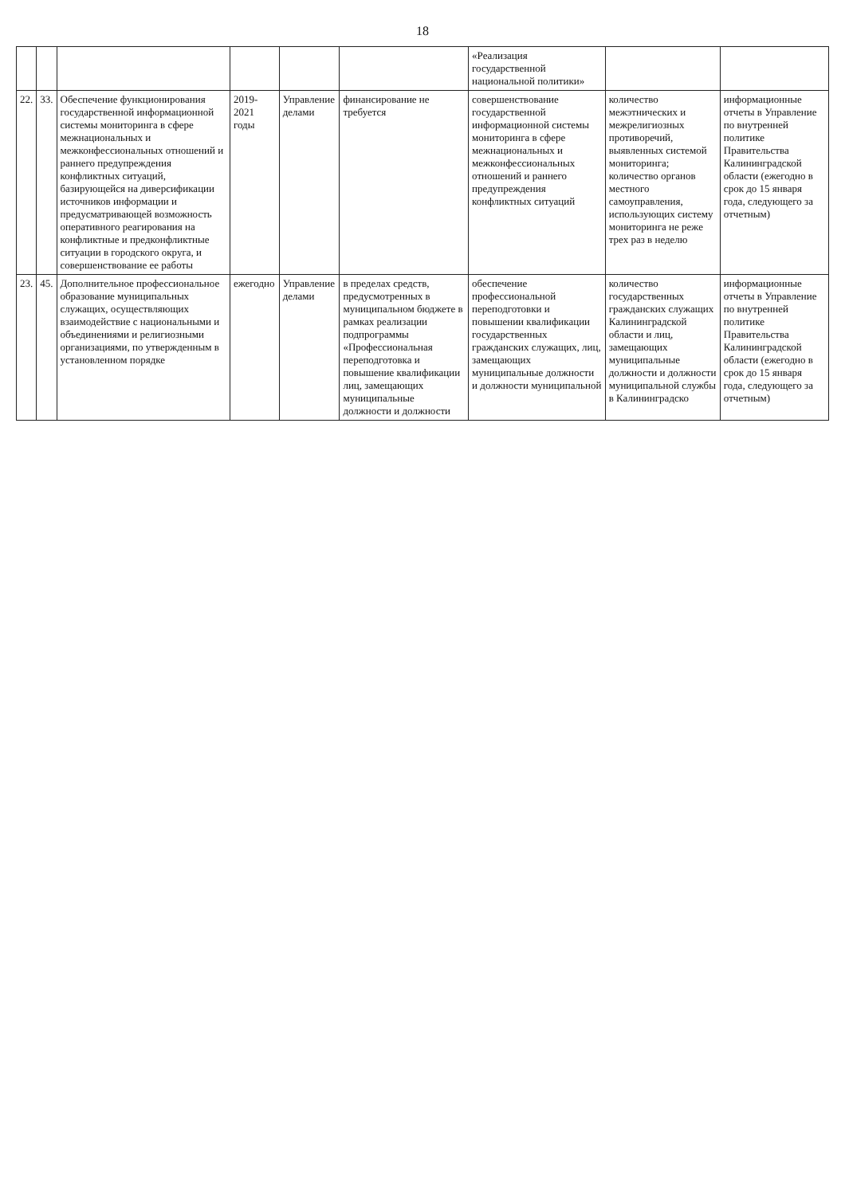18
| | | | | | | «Реализация государственной национальной политики» | | |
| 22. | 33. | Обеспечение функционирования государственной информационной системы мониторинга в сфере межнациональных и межконфессиональных отношений и раннего предупреждения конфликтных ситуаций, базирующейся на диверсификации источников информации и предусматривающей возможность оперативного реагирования на конфликтные и предконфликтные ситуации в городского округа, и совершенствование ее работы | 2019-2021 годы | Управление делами | финансирование не требуется | совершенствование государственной информационной системы мониторинга в сфере межнациональных и межконфессиональных отношений и раннего предупреждения конфликтных ситуаций | количество межэтнических и межрелигиозных противоречий, выявленных системой мониторинга; количество органов местного самоуправления, использующих систему мониторинга не реже трех раз в неделю | информационные отчеты в Управление по внутренней политике Правительства Калининградской области (ежегодно в срок до 15 января года, следующего за отчетным) |
| 23. | 45. | Дополнительное профессиональное образование муниципальных служащих, осуществляющих взаимодействие с национальными и объединениями и религиозными организациями, по утвержденным в установленном порядке | ежегодно | Управление делами | в пределах средств, предусмотренных в муниципальном бюджете в рамках реализации подпрограммы «Профессиональная переподготовка и повышение квалификации лиц, замещающих муниципальные должности и должности | обеспечение профессиональной переподготовки и повышении квалификации государственных гражданских служащих, лиц, замещающих муниципальные должности и должности муниципальной | количество государственных гражданских служащих Калининградской области и лиц, замещающих муниципальные должности и должности муниципальной службы в Калининградско | информационные отчеты в Управление по внутренней политике Правительства Калининградской области (ежегодно в срок до 15 января года, следующего за отчетным) |